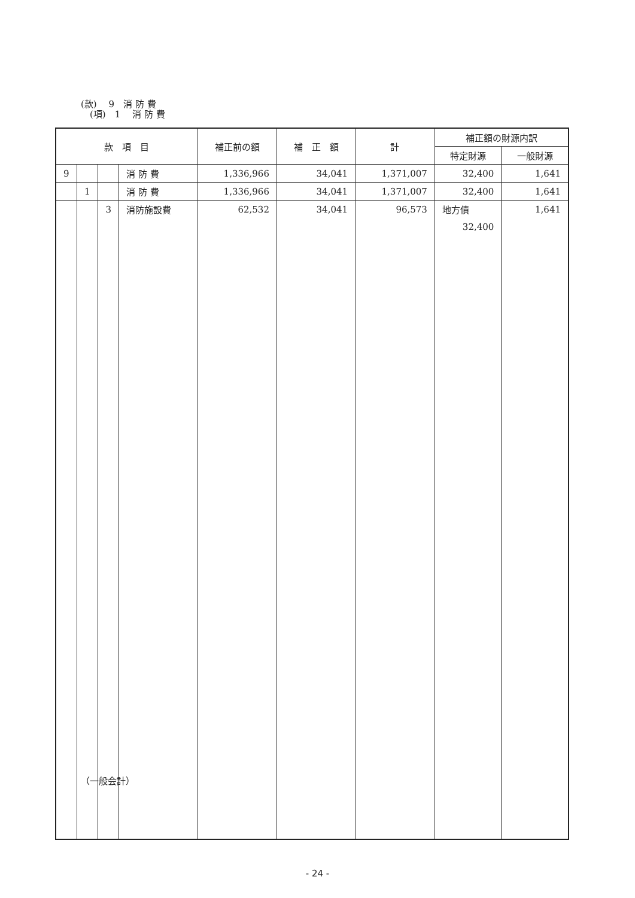(款)　 9　消 防 費
　(項)　1　 消 防 費
| 款 項 目 | | | | 補正前の額 | 補 正 額 | 計 | 補正額の財源内訳 | |
| --- | --- | --- | --- | --- | --- | --- | --- | --- |
| | | | | | | | 特定財源 | 一般財源 |
| 9 | | | 消 防 費 | 1,336,966 | 34,041 | 1,371,007 | 32,400 | 1,641 |
| | 1 | | 消 防 費 | 1,336,966 | 34,041 | 1,371,007 | 32,400 | 1,641 |
| | | 3 | 消防施設費 | 62,532 | 34,041 | 96,573 | 地方債 | 1,641 |
| | | | | | | | 32,400 | |
（一般会計）
- 24 -